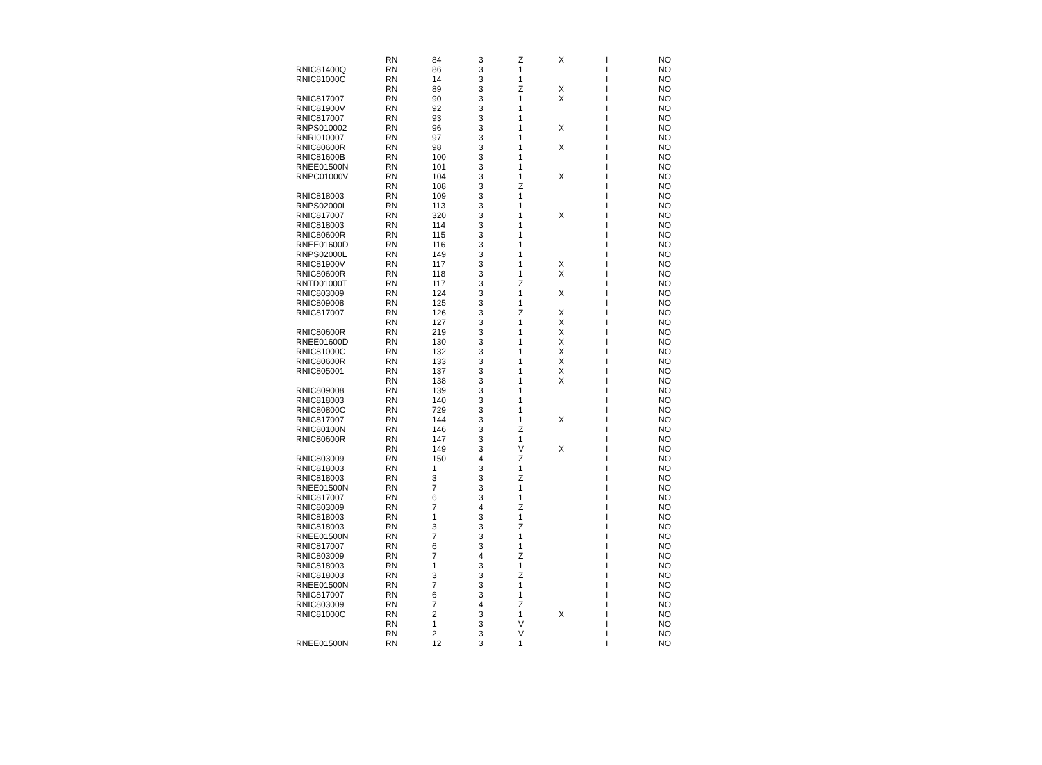| | RN | 84 | 3 | Z | X | I | NO |
| RNIC81400Q | RN | 86 | 3 | 1 | | I | NO |
| RNIC81000C | RN | 14 | 3 | 1 | | I | NO |
| | RN | 89 | 3 | Z | X | I | NO |
| RNIC817007 | RN | 90 | 3 | 1 | X | I | NO |
| RNIC81900V | RN | 92 | 3 | 1 | | I | NO |
| RNIC817007 | RN | 93 | 3 | 1 | | I | NO |
| RNPS010002 | RN | 96 | 3 | 1 | X | I | NO |
| RNRI010007 | RN | 97 | 3 | 1 | | I | NO |
| RNIC80600R | RN | 98 | 3 | 1 | X | I | NO |
| RNIC81600B | RN | 100 | 3 | 1 | | I | NO |
| RNEE01500N | RN | 101 | 3 | 1 | | I | NO |
| RNPC01000V | RN | 104 | 3 | 1 | X | I | NO |
| | RN | 108 | 3 | Z | | I | NO |
| RNIC818003 | RN | 109 | 3 | 1 | | I | NO |
| RNPS02000L | RN | 113 | 3 | 1 | | I | NO |
| RNIC817007 | RN | 320 | 3 | 1 | X | I | NO |
| RNIC818003 | RN | 114 | 3 | 1 | | I | NO |
| RNIC80600R | RN | 115 | 3 | 1 | | I | NO |
| RNEE01600D | RN | 116 | 3 | 1 | | I | NO |
| RNPS02000L | RN | 149 | 3 | 1 | | I | NO |
| RNIC81900V | RN | 117 | 3 | 1 | X | I | NO |
| RNIC80600R | RN | 118 | 3 | 1 | X | I | NO |
| RNTD01000T | RN | 117 | 3 | Z | | I | NO |
| RNIC803009 | RN | 124 | 3 | 1 | X | I | NO |
| RNIC809008 | RN | 125 | 3 | 1 | | I | NO |
| RNIC817007 | RN | 126 | 3 | Z | X | I | NO |
| | RN | 127 | 3 | 1 | X | I | NO |
| RNIC80600R | RN | 219 | 3 | 1 | X | I | NO |
| RNEE01600D | RN | 130 | 3 | 1 | X | I | NO |
| RNIC81000C | RN | 132 | 3 | 1 | X | I | NO |
| RNIC80600R | RN | 133 | 3 | 1 | X | I | NO |
| RNIC805001 | RN | 137 | 3 | 1 | X | I | NO |
| | RN | 138 | 3 | 1 | X | I | NO |
| RNIC809008 | RN | 139 | 3 | 1 | | I | NO |
| RNIC818003 | RN | 140 | 3 | 1 | | I | NO |
| RNIC80800C | RN | 729 | 3 | 1 | | I | NO |
| RNIC817007 | RN | 144 | 3 | 1 | X | I | NO |
| RNIC80100N | RN | 146 | 3 | Z | | I | NO |
| RNIC80600R | RN | 147 | 3 | 1 | | I | NO |
| | RN | 149 | 3 | V | X | I | NO |
| RNIC803009 | RN | 150 | 4 | Z | | I | NO |
| RNIC818003 | RN | 1 | 3 | 1 | | I | NO |
| RNIC818003 | RN | 3 | 3 | Z | | I | NO |
| RNEE01500N | RN | 7 | 3 | 1 | | I | NO |
| RNIC817007 | RN | 6 | 3 | 1 | | I | NO |
| RNIC803009 | RN | 7 | 4 | Z | | I | NO |
| RNIC818003 | RN | 1 | 3 | 1 | | I | NO |
| RNIC818003 | RN | 3 | 3 | Z | | I | NO |
| RNEE01500N | RN | 7 | 3 | 1 | | I | NO |
| RNIC817007 | RN | 6 | 3 | 1 | | I | NO |
| RNIC803009 | RN | 7 | 4 | Z | | I | NO |
| RNIC818003 | RN | 1 | 3 | 1 | | I | NO |
| RNIC818003 | RN | 3 | 3 | Z | | I | NO |
| RNEE01500N | RN | 7 | 3 | 1 | | I | NO |
| RNIC817007 | RN | 6 | 3 | 1 | | I | NO |
| RNIC803009 | RN | 7 | 4 | Z | | I | NO |
| RNIC81000C | RN | 2 | 3 | 1 | X | I | NO |
| | RN | 1 | 3 | V | | I | NO |
| | RN | 2 | 3 | V | | I | NO |
| RNEE01500N | RN | 12 | 3 | 1 | | I | NO |